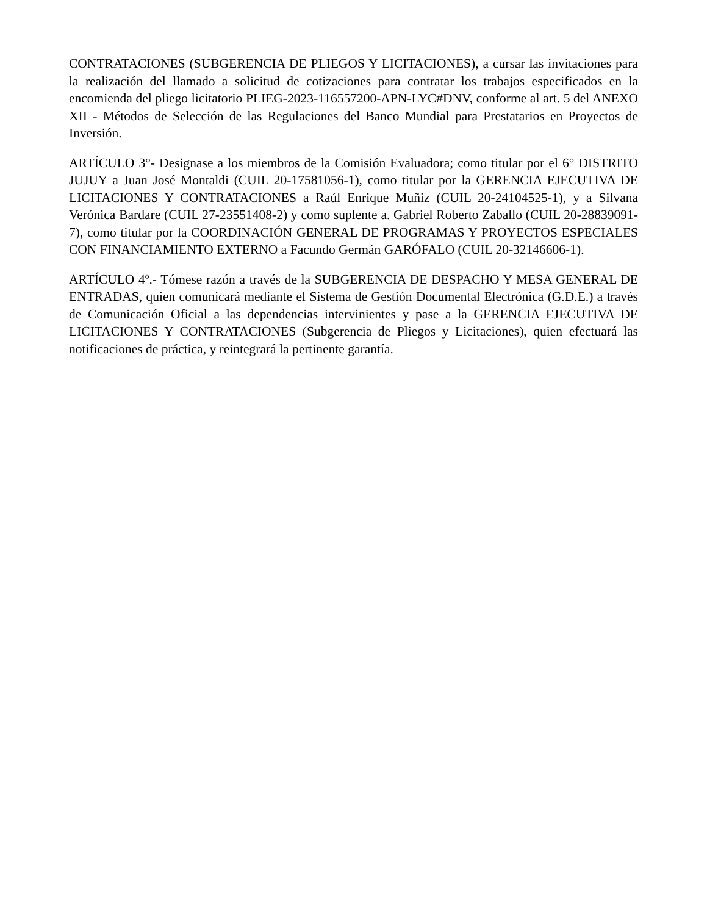CONTRATACIONES (SUBGERENCIA DE PLIEGOS Y LICITACIONES), a cursar las invitaciones para la realización del llamado a solicitud de cotizaciones para contratar los trabajos especificados en la encomienda del pliego licitatorio PLIEG-2023-116557200-APN-LYC#DNV, conforme al art. 5 del ANEXO XII - Métodos de Selección de las Regulaciones del Banco Mundial para Prestatarios en Proyectos de Inversión.
ARTÍCULO 3°- Designase a los miembros de la Comisión Evaluadora; como titular por el 6° DISTRITO JUJUY a Juan José Montaldi (CUIL 20-17581056-1), como titular por la GERENCIA EJECUTIVA DE LICITACIONES Y CONTRATACIONES a Raúl Enrique Muñiz (CUIL 20-24104525-1), y a Silvana Verónica Bardare (CUIL 27-23551408-2) y como suplente a. Gabriel Roberto Zaballo (CUIL 20-28839091-7), como titular por la COORDINACIÓN GENERAL DE PROGRAMAS Y PROYECTOS ESPECIALES CON FINANCIAMIENTO EXTERNO a Facundo Germán GARÓFALO (CUIL 20-32146606-1).
ARTÍCULO 4º.- Tómese razón a través de la SUBGERENCIA DE DESPACHO Y MESA GENERAL DE ENTRADAS, quien comunicará mediante el Sistema de Gestión Documental Electrónica (G.D.E.) a través de Comunicación Oficial a las dependencias intervinientes y pase a la GERENCIA EJECUTIVA DE LICITACIONES Y CONTRATACIONES (Subgerencia de Pliegos y Licitaciones), quien efectuará las notificaciones de práctica, y reintegrará la pertinente garantía.